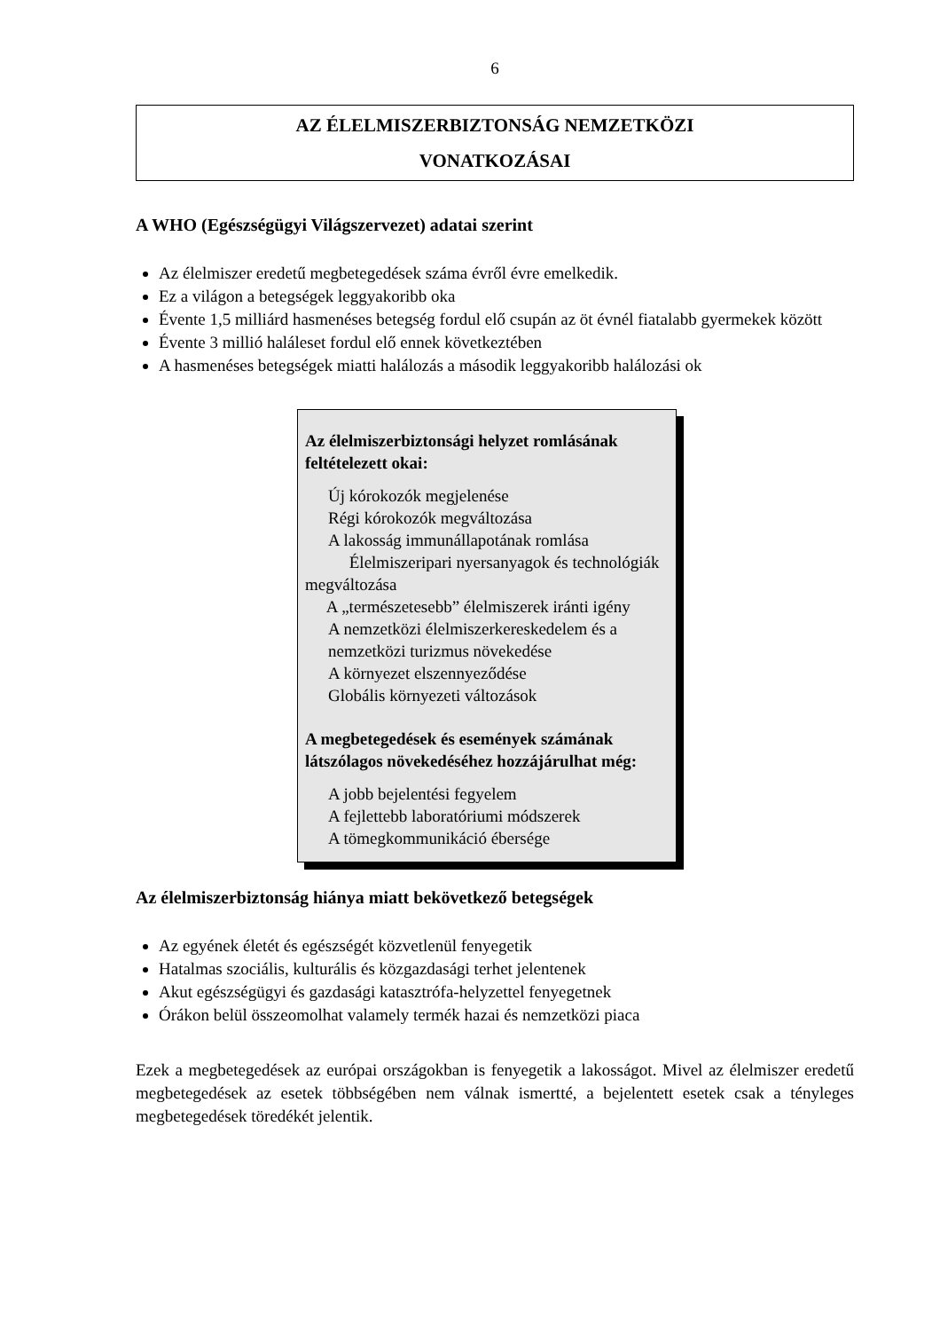6
AZ ÉLELMISZERBIZTONSÁG NEMZETKÖZI
VONATKOZÁSAI
A WHO (Egészségügyi Világszervezet) adatai szerint
Az élelmiszer eredetű megbetegedések száma évről évre emelkedik.
Ez a világon a betegségek leggyakoribb oka
Évente 1,5 milliárd hasmenéses betegség fordul elő csupán az öt évnél fiatalabb gyermekek között
Évente 3 millió haláleset fordul elő ennek következtében
A hasmenéses betegségek miatti halálozás a második leggyakoribb halálozási ok
Az élelmiszerbiztonsági helyzet romlásának feltételezett okai:
Új kórokozók megjelenése
Régi kórokozók megváltozása
A lakosság immunállapotának romlása
Élelmiszeripari nyersanyagok és technológiák megváltozása
A „természetesebb” élelmiszerek iránti igény
A nemzetközi élelmiszerkereskedelem és a nemzetközi turizmus növekedése
A környezet elszennyeződése
Globális környezeti változások
A megbetegedések és események számának látszólagos növekedéséhez hozzájárulhat még:
A jobb bejelentési fegyelem
A fejlettebb laboratóriumi módszerek
A tömegkommunikáció ébersége
Az élelmiszerbiztonság hiánya miatt bekövetkező betegségek
Az egyének életét és egészségét közvetlenül fenyegetik
Hatalmas szociális, kulturális és közgazdasági terhet jelentenek
Akut egészségügyi és gazdasági katasztrófa-helyzettel fenyegetnek
Órákon belül összeomolhat valamely termék hazai és nemzetközi piaca
Ezek a megbetegedések az európai országokban is fenyegetik a lakosságot. Mivel az élelmiszer eredetű megbetegedések az esetek többségében nem válnak ismertté, a bejelentett esetek csak a tényleges megbetegedések töredékét jelentik.